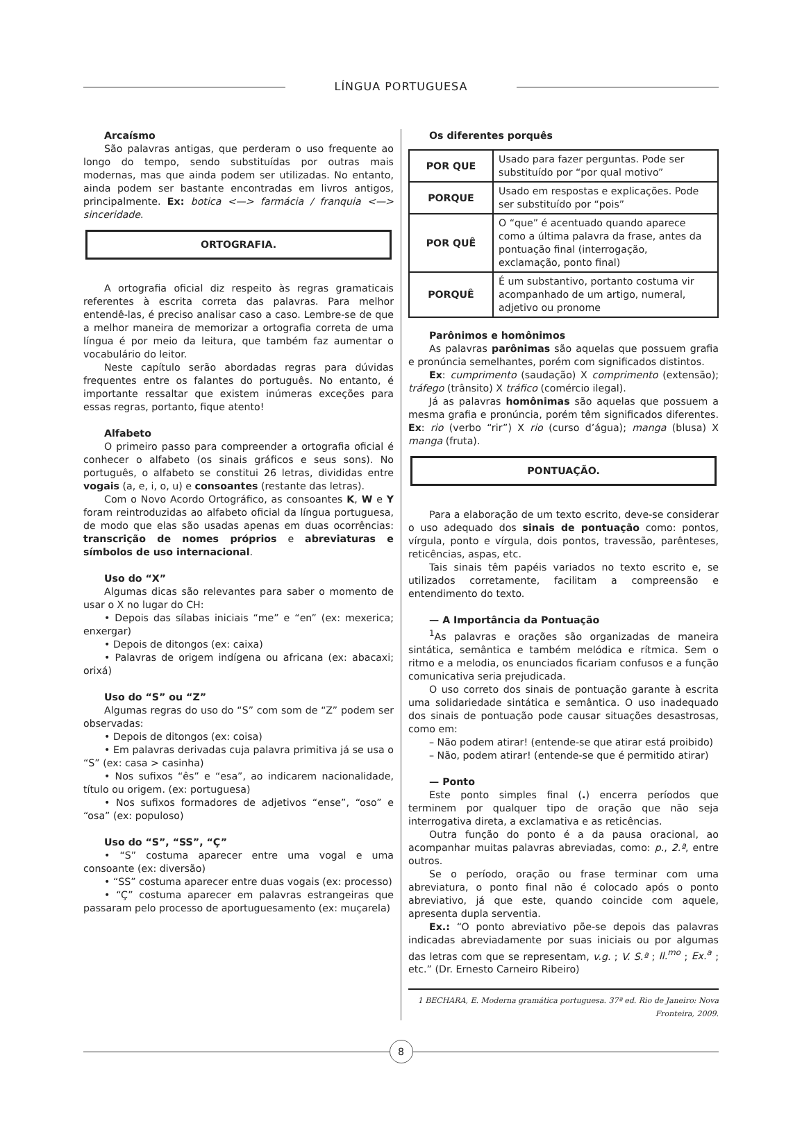LÍNGUA PORTUGUESA
Arcaísmo
São palavras antigas, que perderam o uso frequente ao longo do tempo, sendo substituídas por outras mais modernas, mas que ainda podem ser utilizadas. No entanto, ainda podem ser bastante encontradas em livros antigos, principalmente. Ex: botica <—> farmácia / franquia <—> sinceridade.
ORTOGRAFIA.
A ortografia oficial diz respeito às regras gramaticais referentes à escrita correta das palavras. Para melhor entendê-las, é preciso analisar caso a caso. Lembre-se de que a melhor maneira de memorizar a ortografia correta de uma língua é por meio da leitura, que também faz aumentar o vocabulário do leitor.
Neste capítulo serão abordadas regras para dúvidas frequentes entre os falantes do português. No entanto, é importante ressaltar que existem inúmeras exceções para essas regras, portanto, fique atento!
Alfabeto
O primeiro passo para compreender a ortografia oficial é conhecer o alfabeto (os sinais gráficos e seus sons). No português, o alfabeto se constitui 26 letras, divididas entre vogais (a, e, i, o, u) e consoantes (restante das letras).
Com o Novo Acordo Ortográfico, as consoantes K, W e Y foram reintroduzidas ao alfabeto oficial da língua portuguesa, de modo que elas são usadas apenas em duas ocorrências: transcrição de nomes próprios e abreviaturas e símbolos de uso internacional.
Uso do “X”
Algumas dicas são relevantes para saber o momento de usar o X no lugar do CH:
• Depois das sílabas iniciais “me” e “en” (ex: mexerica; enxergar)
• Depois de ditongos (ex: caixa)
• Palavras de origem indígena ou africana (ex: abacaxi; orixá)
Uso do “S” ou “Z”
Algumas regras do uso do “S” com som de “Z” podem ser observadas:
• Depois de ditongos (ex: coisa)
• Em palavras derivadas cuja palavra primitiva já se usa o “S” (ex: casa > casinha)
• Nos sufixos “ês” e “esa”, ao indicarem nacionalidade, título ou origem. (ex: portuguesa)
• Nos sufixos formadores de adjetivos “ense”, “oso” e “osa” (ex: populoso)
Uso do “S”, “SS”, “Ç”
• “S” costuma aparecer entre uma vogal e uma consoante (ex: diversão)
• “SS” costuma aparecer entre duas vogais (ex: processo)
• “Ç” costuma aparecer em palavras estrangeiras que passaram pelo processo de aportuguesamento (ex: muçarela)
Os diferentes porquês
| POR QUE | Usado para fazer perguntas. Pode ser substituído por “por qual motivo” |
| PORQUE | Usado em respostas e explicações. Pode ser substituído por “pois” |
| POR QUÊ | O “que” é acentuado quando aparece como a última palavra da frase, antes da pontuação final (interrogação, exclamação, ponto final) |
| PORQUÊ | É um substantivo, portanto costuma vir acompanhado de um artigo, numeral, adjetivo ou pronome |
Parônimos e homônimos
As palavras parônimas são aquelas que possuem grafia e pronúncia semelhantes, porém com significados distintos.
Ex: cumprimento (saudação) X comprimento (extensão); tráfego (trânsito) X tráfico (comércio ilegal).
Já as palavras homônimas são aquelas que possuem a mesma grafia e pronúncia, porém têm significados diferentes. Ex: rio (verbo “rir”) X rio (curso d’água); manga (blusa) X manga (fruta).
PONTUAÇÃO.
Para a elaboração de um texto escrito, deve-se considerar o uso adequado dos sinais de pontuação como: pontos, vírgula, ponto e vírgula, dois pontos, travessão, parênteses, reticências, aspas, etc.
Tais sinais têm papéis variados no texto escrito e, se utilizados corretamente, facilitam a compreensão e entendimento do texto.
— A Importância da Pontuação
<sup>1</sup> As palavras e orações são organizadas de maneira sintática, semântica e também melódica e rítmica. Sem o ritmo e a melodia, os enunciados ficariam confusos e a função comunicativa seria prejudicada.
O uso correto dos sinais de pontuação garante à escrita uma solidariedade sintática e semântica. O uso inadequado dos sinais de pontuação pode causar situações desastrosas, como em:
– Não podem atirar! (entende-se que atirar está proibido)
– Não, podem atirar! (entende-se que é permitido atirar)
— Ponto
Este ponto simples final (.) encerra períodos que terminem por qualquer tipo de oração que não seja interrogativa direta, a exclamativa e as reticências.
Outra função do ponto é a da pausa oracional, ao acompanhar muitas palavras abreviadas, como: p., 2.ª, entre outros.
Se o período, oração ou frase terminar com uma abreviatura, o ponto final não é colocado após o ponto abreviativo, já que este, quando coincide com aquele, apresenta dupla serventia.
Ex.: “O ponto abreviativo põe-se depois das palavras indicadas abreviadamente por suas iniciais ou por algumas das letras com que se representam, v.g. ; V. S.ª ; Il.<sup>mo</sup> ; Ex.<sup>a</sup> ; etc.” (Dr. Ernesto Carneiro Ribeiro)
1 BECHARA, E. Moderna gramática portuguesa. 37ª ed. Rio de Janeiro: Nova Fronteira, 2009.
8